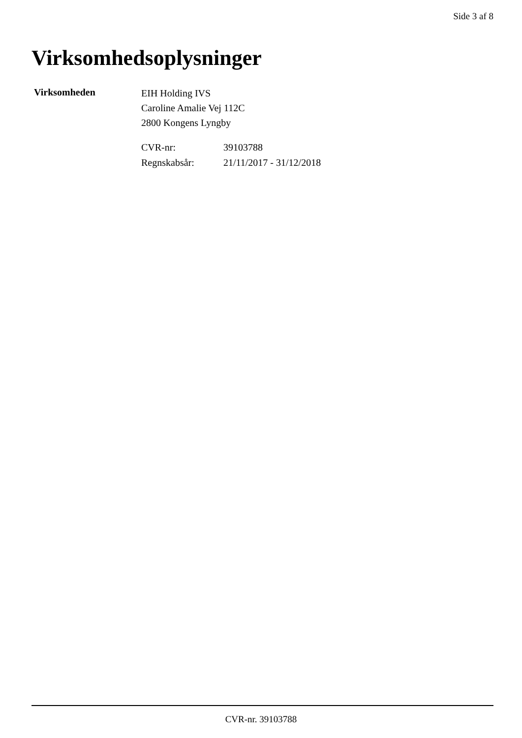Side 3 af 8
Virksomhedsoplysninger
Virksomheden
EIH Holding IVS
Caroline Amalie Vej 112C
2800 Kongens Lyngby
| CVR-nr: | 39103788 |
| Regnskabsår: | 21/11/2017 - 31/12/2018 |
CVR-nr. 39103788